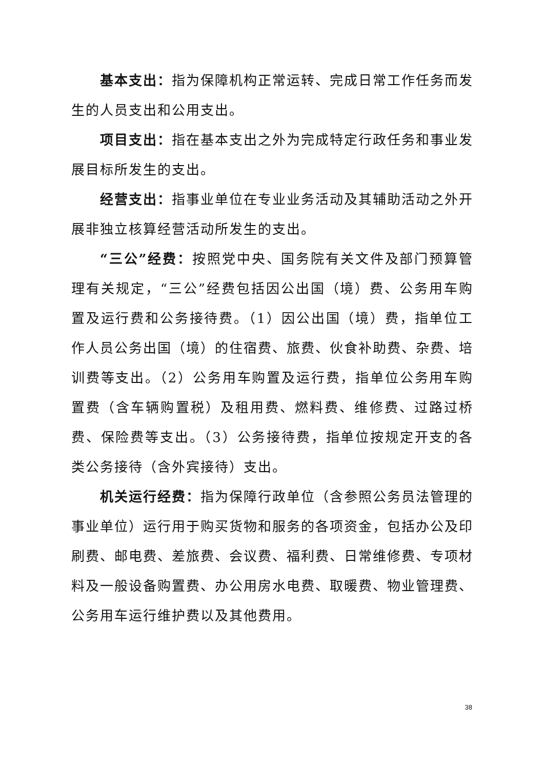基本支出：指为保障机构正常运转、完成日常工作任务而发生的人员支出和公用支出。
项目支出：指在基本支出之外为完成特定行政任务和事业发展目标所发生的支出。
经营支出：指事业单位在专业业务活动及其辅助活动之外开展非独立核算经营活动所发生的支出。
“三公”经费：按照党中央、国务院有关文件及部门预算管理有关规定，“三公”经费包括因公出国（境）费、公务用车购置及运行费和公务接待费。（1）因公出国（境）费，指单位工作人员公务出国（境）的住宿费、旅费、伙食补助费、杂费、培训费等支出。（2）公务用车购置及运行费，指单位公务用车购置费（含车辆购置税）及租用费、燃料费、维修费、过路过桥费、保险费等支出。（3）公务接待费，指单位按规定开支的各类公务接待（含外宾接待）支出。
机关运行经费：指为保障行政单位（含参照公务员法管理的事业单位）运行用于购买货物和服务的各项资金，包括办公及印刷费、邮电费、差旅费、会议费、福利费、日常维修费、专项材料及一般设备购置费、办公用房水电费、取暖费、物业管理费、公务用车运行维护费以及其他费用。
38